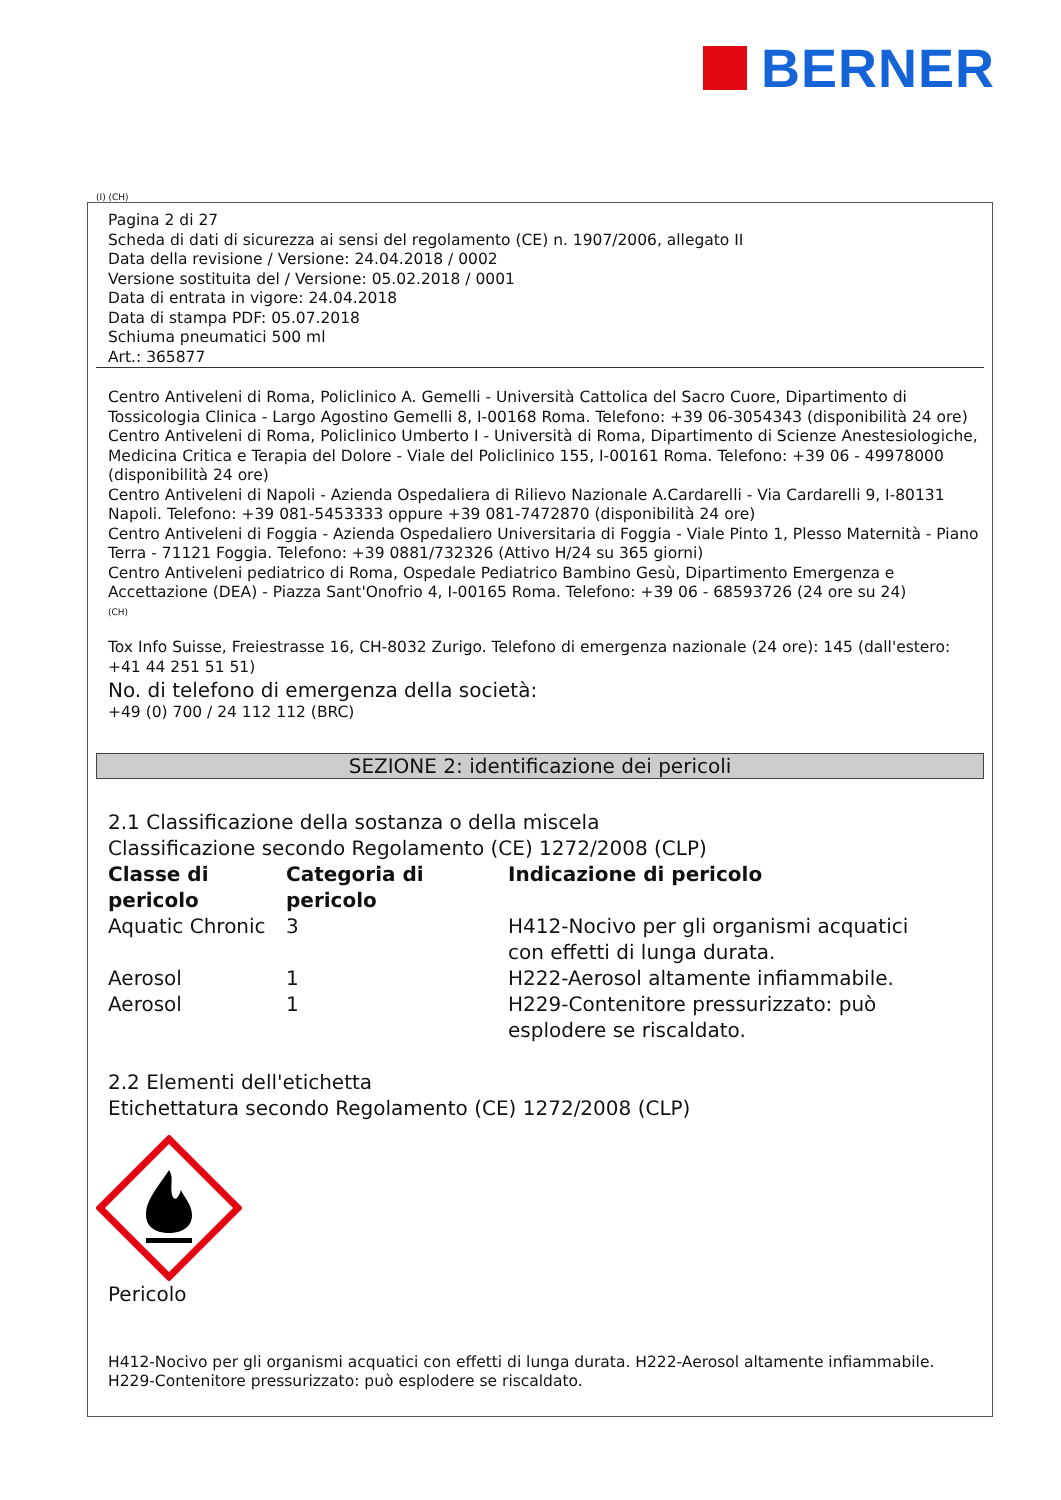BERNER
(I) (CH)
Pagina 2 di 27
Scheda di dati di sicurezza ai sensi del regolamento (CE) n. 1907/2006, allegato II
Data della revisione / Versione: 24.04.2018 / 0002
Versione sostituita del / Versione: 05.02.2018 / 0001
Data di entrata in vigore: 24.04.2018
Data di stampa PDF: 05.07.2018
Schiuma pneumatici 500 ml
Art.: 365877
Centro Antiveleni di Roma, Policlinico A. Gemelli - Università Cattolica del Sacro Cuore, Dipartimento di Tossicologia Clinica - Largo Agostino Gemelli 8, I-00168 Roma. Telefono: +39 06-3054343 (disponibilità 24 ore)
Centro Antiveleni di Roma, Policlinico Umberto I - Università di Roma, Dipartimento di Scienze Anestesiologiche, Medicina Critica e Terapia del Dolore - Viale del Policlinico 155, I-00161 Roma. Telefono: +39 06 - 49978000 (disponibilità 24 ore)
Centro Antiveleni di Napoli - Azienda Ospedaliera di Rilievo Nazionale A.Cardarelli - Via Cardarelli 9, I-80131 Napoli. Telefono: +39 081-5453333 oppure +39 081-7472870 (disponibilità 24 ore)
Centro Antiveleni di Foggia - Azienda Ospedaliero Universitaria di Foggia - Viale Pinto 1, Plesso Maternità - Piano Terra - 71121 Foggia. Telefono: +39 0881/732326 (Attivo H/24 su 365 giorni)
Centro Antiveleni pediatrico di Roma, Ospedale Pediatrico Bambino Gesù, Dipartimento Emergenza e Accettazione (DEA) - Piazza Sant'Onofrio 4, I-00165 Roma. Telefono: +39 06 - 68593726 (24 ore su 24)
(CH)
Tox Info Suisse, Freiestrasse 16, CH-8032 Zurigo. Telefono di emergenza nazionale (24 ore): 145 (dall'estero: +41 44 251 51 51)
No. di telefono di emergenza della società:
+49 (0) 700 / 24 112 112 (BRC)
SEZIONE 2: identificazione dei pericoli
2.1 Classificazione della sostanza o della miscela
Classificazione secondo Regolamento (CE) 1272/2008 (CLP)
| Classe di pericolo | Categoria di pericolo | Indicazione di pericolo |
| --- | --- | --- |
| Aquatic Chronic | 3 | H412-Nocivo per gli organismi acquatici con effetti di lunga durata. |
| Aerosol | 1 | H222-Aerosol altamente infiammabile. |
| Aerosol | 1 | H229-Contenitore pressurizzato: può esplodere se riscaldato. |
2.2 Elementi dell'etichetta
Etichettatura secondo Regolamento (CE) 1272/2008 (CLP)
Pericolo
H412-Nocivo per gli organismi acquatici con effetti di lunga durata. H222-Aerosol altamente infiammabile. H229-Contenitore pressurizzato: può esplodere se riscaldato.